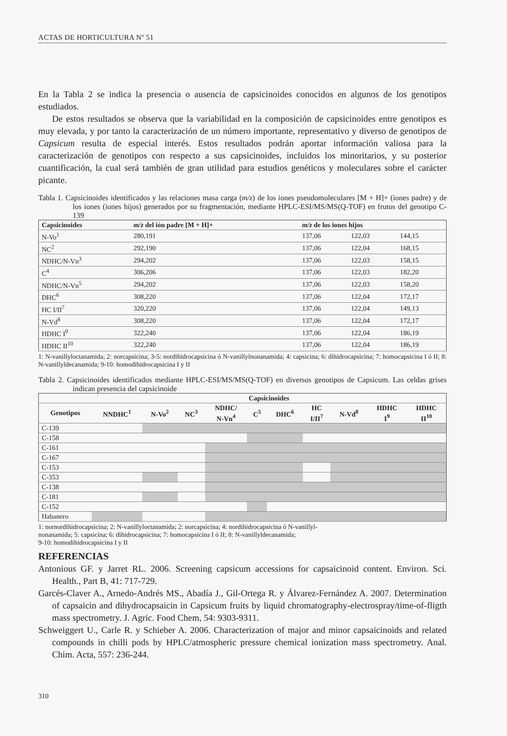ACTAS DE HORTICULTURA Nº 51
En la Tabla 2 se indica la presencia o ausencia de capsicinoides conocidos en algunos de los genotipos estudiados.
De estos resultados se observa que la variabilidad en la composición de capsicinoides entre genotipos es muy elevada, y por tanto la caracterización de un número importante, representativo y diverso de genotipos de Capsicum resulta de especial interés. Estos resultados podrán aportar información valiosa para la caracterización de genotipos con respecto a sus capsicinoides, incluidos los minoritarios, y su posterior cuantificación, la cual será también de gran utilidad para estudios genéticos y moleculares sobre el carácter picante.
Tabla 1. Capsicinoides identificados y las relaciones masa carga (m/z) de los iones pseudomoleculares [M + H]+ (iones padre) y de los iones (iones hijos) generados por su fragmentación, mediante HPLC-ESI/MS/MS(Q-TOF) en frutos del genotipo C-139
| Capsicinoides | m/z del ión padre [M + H]+ | m/z de los iones hijos | | |
| --- | --- | --- | --- | --- |
| N-Vo<sup>1</sup> | 280,191 | 137,06 | 122,03 | 144,15 |
| NC<sup>2</sup> | 292,190 | 137,06 | 122,04 | 168,15 |
| NDHC/N-Vn<sup>3</sup> | 294,202 | 137,06 | 122,03 | 158,15 |
| C<sup>4</sup> | 306,206 | 137,06 | 122,03 | 182,20 |
| NDHC/N-Vn<sup>5</sup> | 294,202 | 137,06 | 122,03 | 158,20 |
| DHC<sup>6</sup> | 308,220 | 137,06 | 122,04 | 172,17 |
| HC I/II<sup>7</sup> | 320,220 | 137,06 | 122,04 | 149,13 |
| N-Vd<sup>8</sup> | 308,220 | 137,06 | 122,04 | 172,17 |
| HDHC I<sup>9</sup> | 322,240 | 137,06 | 122,04 | 186,19 |
| HDHC II<sup>10</sup> | 322,240 | 137,06 | 122,04 | 186,19 |
1: N-vanillyloctanamida; 2: norcapsicina; 3-5: nordihidrocapsicina ó N-vanillylnonanamida; 4: capsicina; 6: dihidrocapsicina; 7: homocapsicina I ó II; 8: N-vanillyldecanamida; 9-10: homodihidrocapsicina I y II
Tabla 2. Capsicinoides identificados mediante HPLC-ESI/MS/MS(Q-TOF) en diversos genotipos de Capsicum. Las celdas grises indican presencia del capsicinoide
| | Capsicinoides | | | | | | | | | |
| --- | --- | --- | --- | --- | --- | --- | --- | --- | --- | --- |
| Genotipos | NNDHC<sup>1</sup> | N-Vo<sup>2</sup> | NC<sup>3</sup> | NDHC/ N-Vn<sup>4</sup> | C<sup>5</sup> | DHC<sup>6</sup> | HC I/II<sup>7</sup> | N-Vd<sup>8</sup> | HDHC I<sup>9</sup> | HDHC II<sup>10</sup> |
| C-139 | | | | | | | | | | |
| C-158 | | | | | | | | | | |
| C-161 | | | | | | | | | | |
| C-167 | | | | | | | | | | |
| C-153 | | | | | | | | | | |
| C-353 | | | | | | | | | | |
| C-138 | | | | | | | | | | |
| C-181 | | | | | | | | | | |
| C-152 | | | | | | | | | | |
| Habanero | | | | | | | | | | |
1: nornordihidrocapsicina; 2: N-vanillyloctanamida; 2: norcapsicina; 4: nordihidrocapsicina ó N-vanillyl-
nonanamida; 5: capsicina; 6: dihidrocapsicina; 7: homocapsicina I ó II; 8: N-vanillyldecanamida;
9-10: homodihidrocapsicina I y II
REFERENCIAS
Antonious GF. y Jarret RL. 2006. Screening capsicum accessions for capsaicinoid content. Environ. Sci. Health., Part B, 41: 717-729.
Garcés-Claver A., Arnedo-Andrés MS., Abadía J., Gil-Ortega R. y Álvarez-Fernández A. 2007. Determination of capsaicin and dihydrocapsaicin in Capsicum fruits by liquid chromatography-electrospray/time-of-fligth mass spectrometry. J. Agric. Food Chem, 54: 9303-9311.
Schweiggert U., Carle R. y Schieber A. 2006. Characterization of major and minor capsaicinoids and related compounds in chilli pods by HPLC/atmospheric pressure chemical ionization mass spectrometry. Anal. Chim. Acta, 557: 236-244.
310